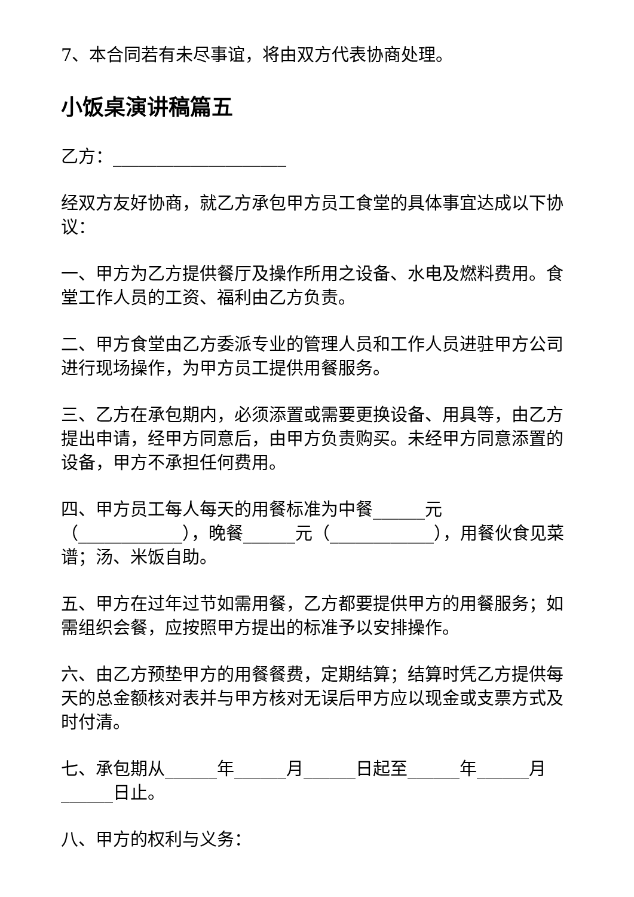7、本合同若有未尽事谊，将由双方代表协商处理。
小饭桌演讲稿篇五
乙方：____________________
经双方友好协商，就乙方承包甲方员工食堂的具体事宜达成以下协议：
一、甲方为乙方提供餐厅及操作所用之设备、水电及燃料费用。食堂工作人员的工资、福利由乙方负责。
二、甲方食堂由乙方委派专业的管理人员和工作人员进驻甲方公司进行现场操作，为甲方员工提供用餐服务。
三、乙方在承包期内，必须添置或需要更换设备、用具等，由乙方提出申请，经甲方同意后，由甲方负责购买。未经甲方同意添置的设备，甲方不承担任何费用。
四、甲方员工每人每天的用餐标准为中餐______元（____________），晚餐______元（____________），用餐伙食见菜谱；汤、米饭自助。
五、甲方在过年过节如需用餐，乙方都要提供甲方的用餐服务；如需组织会餐，应按照甲方提出的标准予以安排操作。
六、由乙方预垫甲方的用餐餐费，定期结算；结算时凭乙方提供每天的总金额核对表并与甲方核对无误后甲方应以现金或支票方式及时付清。
七、承包期从______年______月______日起至______年______月______日止。
八、甲方的权利与义务：